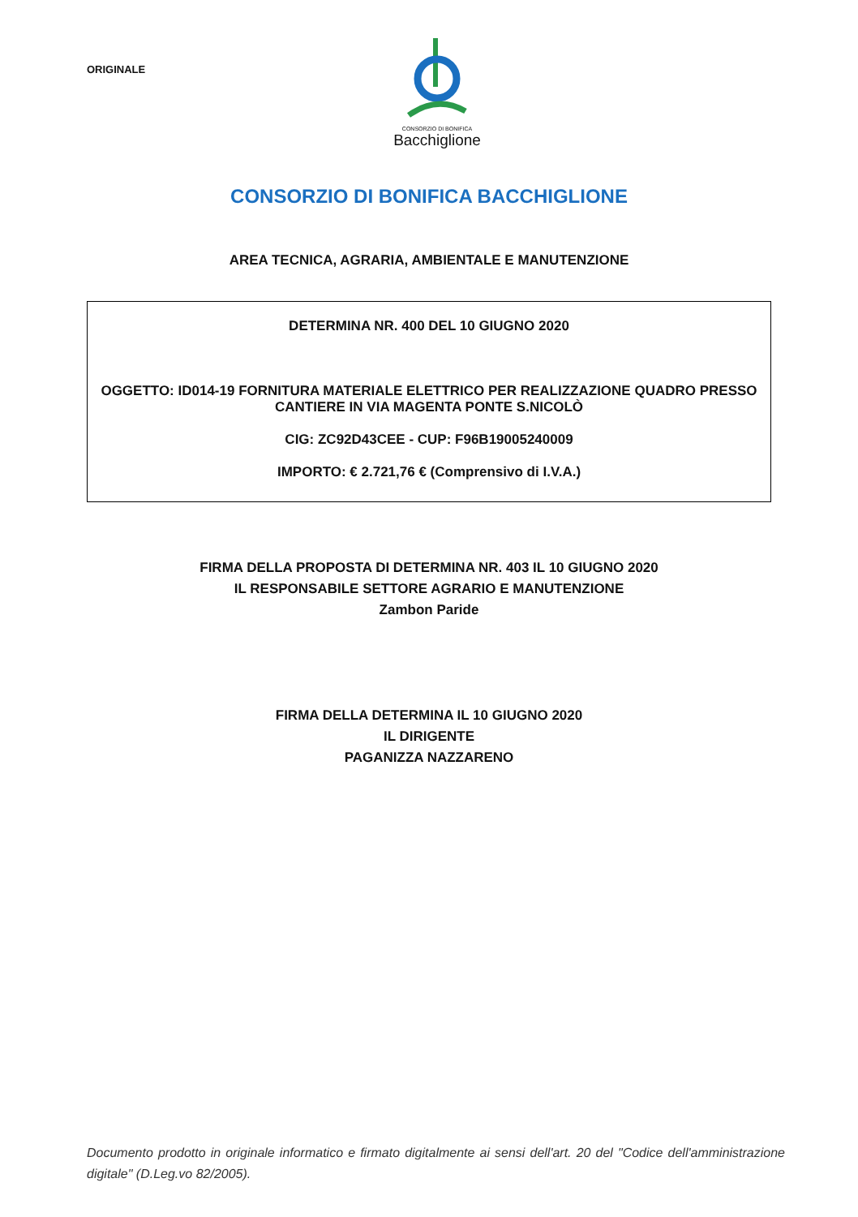ORIGINALE
CONSORZIO DI BONIFICA
Bacchiglione
CONSORZIO DI BONIFICA BACCHIGLIONE
AREA TECNICA, AGRARIA, AMBIENTALE E MANUTENZIONE
DETERMINA NR. 400 DEL 10 GIUGNO 2020
OGGETTO: ID014-19 FORNITURA MATERIALE ELETTRICO PER REALIZZAZIONE QUADRO PRESSO CANTIERE IN VIA MAGENTA PONTE S.NICOLÒ
CIG: ZC92D43CEE - CUP: F96B19005240009
IMPORTO: € 2.721,76 € (Comprensivo di I.V.A.)
FIRMA DELLA PROPOSTA DI DETERMINA NR. 403 IL 10 GIUGNO 2020
IL RESPONSABILE SETTORE AGRARIO E MANUTENZIONE
Zambon Paride
FIRMA DELLA DETERMINA IL 10 GIUGNO 2020
IL DIRIGENTE
PAGANIZZA NAZZARENO
Documento prodotto in originale informatico e firmato digitalmente ai sensi dell'art. 20 del "Codice dell'amministrazione digitale" (D.Leg.vo 82/2005).